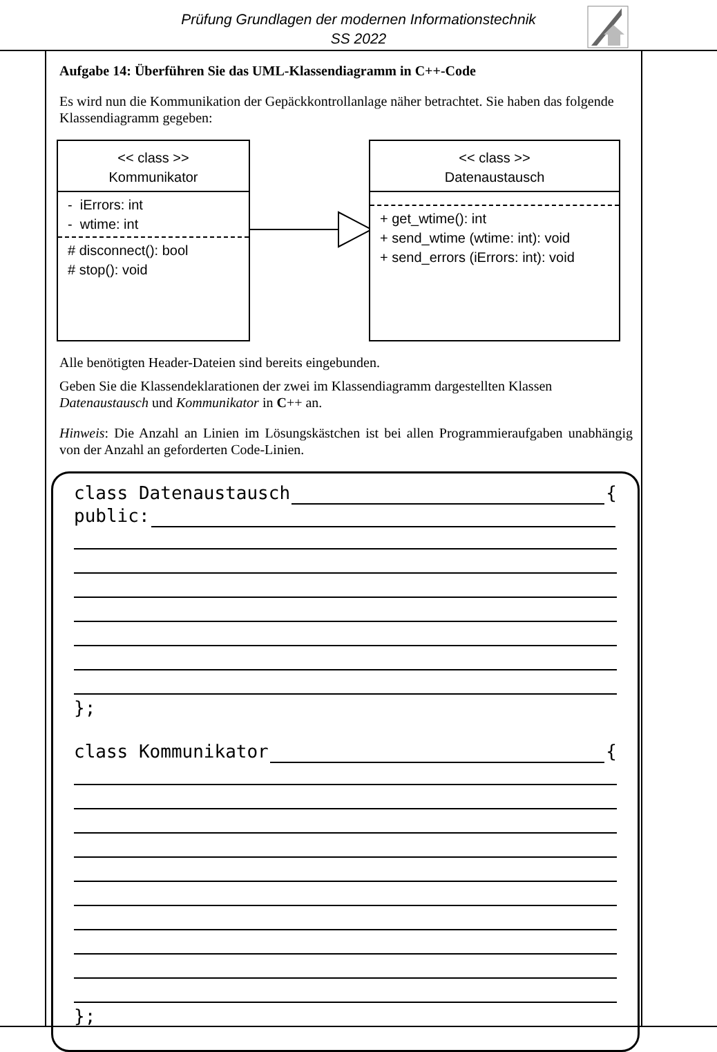Prüfung Grundlagen der modernen Informationstechnik
SS 2022
Aufgabe 14: Überführen Sie das UML-Klassendiagramm in C++-Code
Es wird nun die Kommunikation der Gepäckkontrollanlage näher betrachtet. Sie haben das folgende Klassendiagramm gegeben:
<< class >>
Kommunikator
- iErrors: int
- wtime: int
# disconnect(): bool
# stop(): void
<< class >>
Datenaustausch
+ get_wtime(): int
+ send_wtime (wtime: int): void
+ send_errors (iErrors: int): void
Alle benötigten Header-Dateien sind bereits eingebunden.
Geben Sie die Klassendeklarationen der zwei im Klassendiagramm dargestellten Klassen Datenaustausch und Kommunikator in C++ an.
Hinweis: Die Anzahl an Linien im Lösungskästchen ist bei allen Programmieraufgaben unabhängig von der Anzahl an geforderten Code-Linien.
class Datenaustausch {
public:
};
class Kommunikator {
};